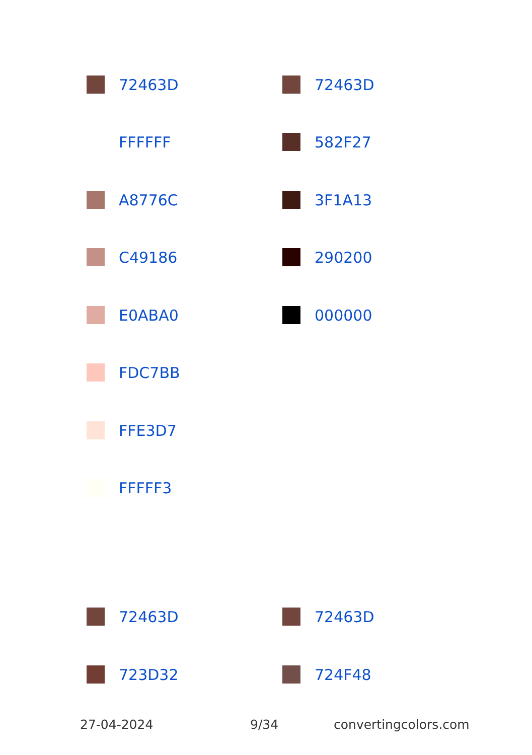72463D 72463D
FFFFFF 582F27
A8776C 3F1A13
C49186 290200
E0ABA0 000000
FDC7BB
FFE3D7
FFFFF3
72463D 72463D
723D32 724F48
27-04-2024 9/34 convertingcolors.com